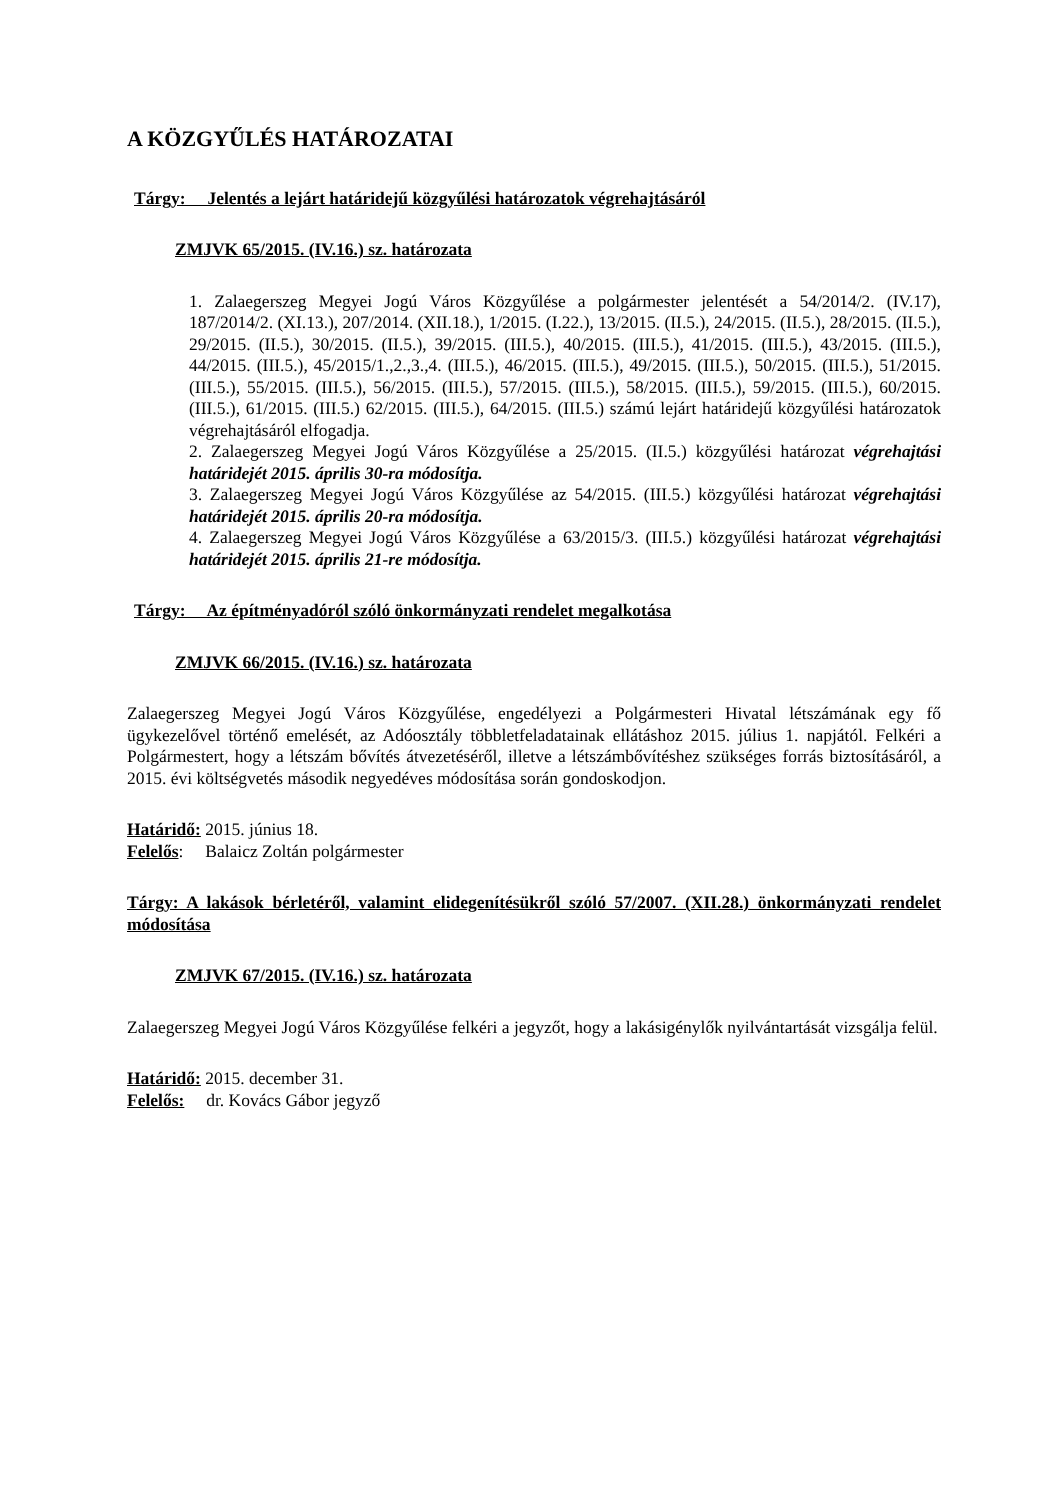A KÖZGYŰLÉS HATÁROZATAI
Tárgy: Jelentés a lejárt határidejű közgyűlési határozatok végrehajtásáról
ZMJVK 65/2015. (IV.16.) sz. határozata
1. Zalaegerszeg Megyei Jogú Város Közgyűlése a polgármester jelentését a 54/2014/2. (IV.17), 187/2014/2. (XI.13.), 207/2014. (XII.18.), 1/2015. (I.22.), 13/2015. (II.5.), 24/2015. (II.5.), 28/2015. (II.5.), 29/2015. (II.5.), 30/2015. (II.5.), 39/2015. (III.5.), 40/2015. (III.5.), 41/2015. (III.5.), 43/2015. (III.5.), 44/2015. (III.5.), 45/2015/1.,2.,3.,4. (III.5.), 46/2015. (III.5.), 49/2015. (III.5.), 50/2015. (III.5.), 51/2015. (III.5.), 55/2015. (III.5.), 56/2015. (III.5.), 57/2015. (III.5.), 58/2015. (III.5.), 59/2015. (III.5.), 60/2015. (III.5.), 61/2015. (III.5.) 62/2015. (III.5.), 64/2015. (III.5.) számú lejárt határidejű közgyűlési határozatok végrehajtásáról elfogadja.
2. Zalaegerszeg Megyei Jogú Város Közgyűlése a 25/2015. (II.5.) közgyűlési határozat végrehajtási határidejét 2015. április 30-ra módosítja.
3. Zalaegerszeg Megyei Jogú Város Közgyűlése az 54/2015. (III.5.) közgyűlési határozat végrehajtási határidejét 2015. április 20-ra módosítja.
4. Zalaegerszeg Megyei Jogú Város Közgyűlése a 63/2015/3. (III.5.) közgyűlési határozat végrehajtási határidejét 2015. április 21-re módosítja.
Tárgy: Az építményadóról szóló önkormányzati rendelet megalkotása
ZMJVK 66/2015. (IV.16.) sz. határozata
Zalaegerszeg Megyei Jogú Város Közgyűlése, engedélyezi a Polgármesteri Hivatal létszámának egy fő ügykezelővel történő emelését, az Adóosztály többletfeladatainak ellátáshoz 2015. július 1. napjától. Felkéri a Polgármestert, hogy a létszám bővítés átvezetéséről, illetve a létszámbővítéshez szükséges forrás biztosításáról, a 2015. évi költségvetés második negyedéves módosítása során gondoskodjon.
Határidő: 2015. június 18.
Felelős: Balaicz Zoltán polgármester
Tárgy: A lakások bérletéről, valamint elidegenítésükről szóló 57/2007. (XII.28.) önkormányzati rendelet módosítása
ZMJVK 67/2015. (IV.16.) sz. határozata
Zalaegerszeg Megyei Jogú Város Közgyűlése felkéri a jegyzőt, hogy a lakásigénylők nyilvántartását vizsgálja felül.
Határidő: 2015. december 31.
Felelős: dr. Kovács Gábor jegyző